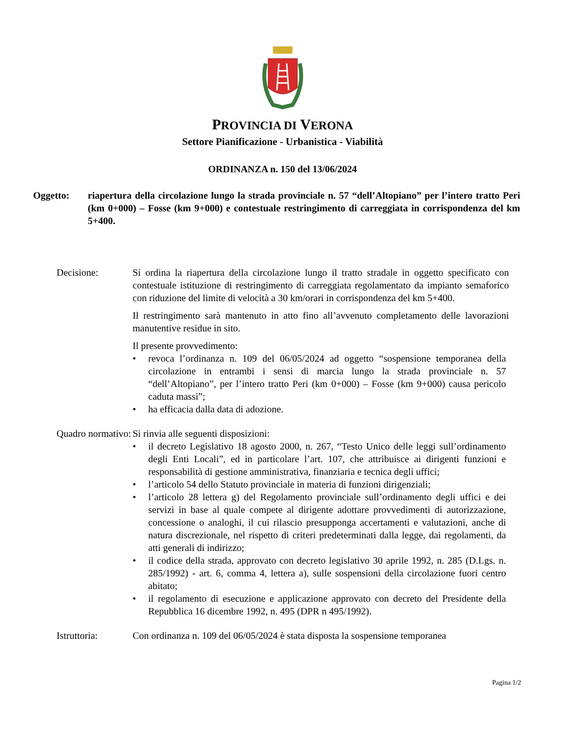PROVINCIA DI VERONA
Settore Pianificazione - Urbanistica - Viabilità
ORDINANZA n. 150 del 13/06/2024
Oggetto: riapertura della circolazione lungo la strada provinciale n. 57 “dell’Altopiano” per l’intero tratto Peri (km 0+000) – Fosse (km 9+000) e contestuale restringimento di carreggiata in corrispondenza del km 5+400.
Decisione: Si ordina la riapertura della circolazione lungo il tratto stradale in oggetto specificato con contestuale istituzione di restringimento di carreggiata regolamentato da impianto semaforico con riduzione del limite di velocità a 30 km/orari in corrispondenza del km 5+400.
Il restringimento sarà mantenuto in atto fino all’avvenuto completamento delle lavorazioni manutentive residue in sito.
Il presente provvedimento:
• revoca l’ordinanza n. 109 del 06/05/2024 ad oggetto “sospensione temporanea della circolazione in entrambi i sensi di marcia lungo la strada provinciale n. 57 “dell’Altopiano”, per l’intero tratto Peri (km 0+000) – Fosse (km 9+000) causa pericolo caduta massi”;
• ha efficacia dalla data di adozione.
Quadro normativo:
Si rinvia alle seguenti disposizioni:
• il decreto Legislativo 18 agosto 2000, n. 267, “Testo Unico delle leggi sull’ordinamento degli Enti Locali”, ed in particolare l’art. 107, che attribuisce ai dirigenti funzioni e responsabilità di gestione amministrativa, finanziaria e tecnica degli uffici;
• l’articolo 54 dello Statuto provinciale in materia di funzioni dirigenziali;
• l’articolo 28 lettera g) del Regolamento provinciale sull’ordinamento degli uffici e dei servizi in base al quale compete al dirigente adottare provvedimenti di autorizzazione, concessione o analoghi, il cui rilascio presupponga accertamenti e valutazioni, anche di natura discrezionale, nel rispetto di criteri predeterminati dalla legge, dai regolamenti, da atti generali di indirizzo;
• il codice della strada, approvato con decreto legislativo 30 aprile 1992, n. 285 (D.Lgs. n. 285/1992) - art. 6, comma 4, lettera a), sulle sospensioni della circolazione fuori centro abitato;
• il regolamento di esecuzione e applicazione approvato con decreto del Presidente della Repubblica 16 dicembre 1992, n. 495 (DPR n 495/1992).
Istruttoria: Con ordinanza n. 109 del 06/05/2024 è stata disposta la sospensione temporanea
Pagina 1/2